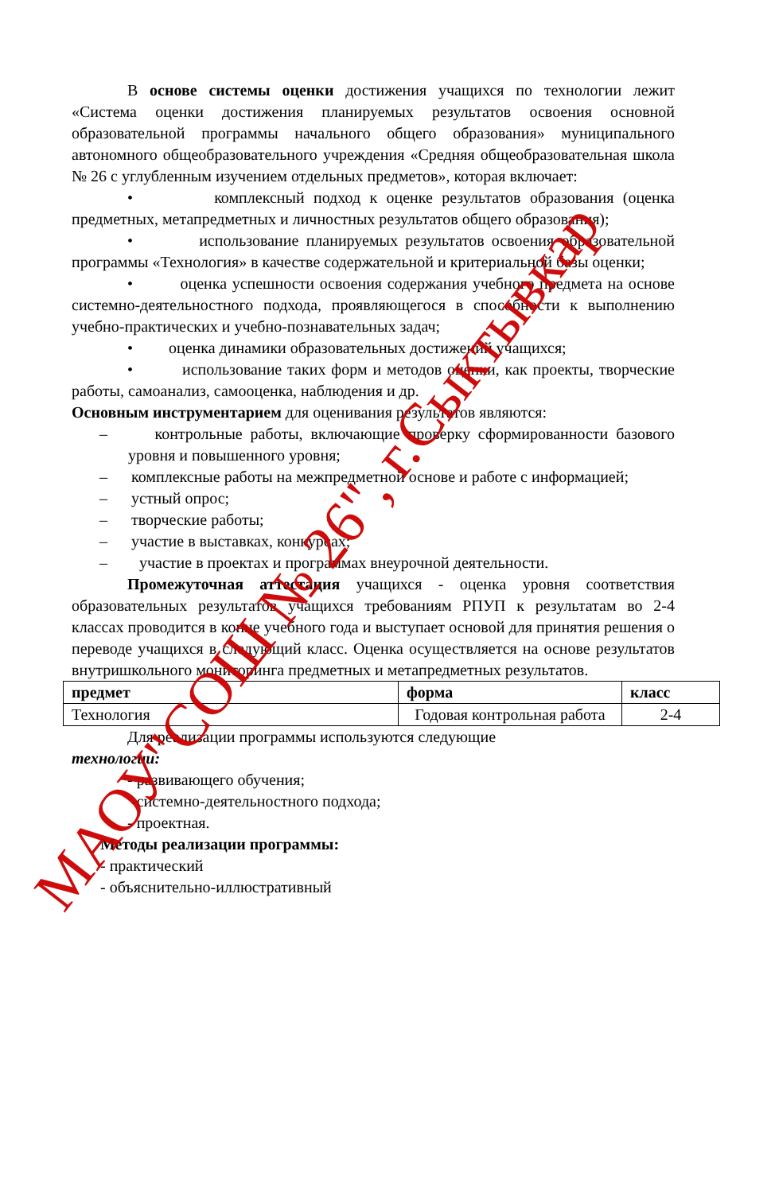В основе системы оценки достижения учащихся по технологии лежит «Система оценки достижения планируемых результатов освоения основной образовательной программы начального общего образования» муниципального автономного общеобразовательного учреждения «Средняя общеобразовательная школа № 26 с углубленным изучением отдельных предметов», которая включает:
• комплексный подход к оценке результатов образования (оценка предметных, метапредметных и личностных результатов общего образования);
• использование планируемых результатов освоения образовательной программы «Технология» в качестве содержательной и критериальной базы оценки;
• оценка успешности освоения содержания учебного предмета на основе системно-деятельностного подхода, проявляющегося в способности к выполнению учебно-практических и учебно-познавательных задач;
• оценка динамики образовательных достижений учащихся;
• использование таких форм и методов оценки, как проекты, творческие работы, самоанализ, самооценка, наблюдения и др.
Основным инструментарием для оценивания результатов являются:
– контрольные работы, включающие проверку сформированности базового уровня и повышенного уровня;
– комплексные работы на межпредметной основе и работе с информацией;
– устный опрос;
– творческие работы;
– участие в выставках, конкурсах;
– участие в проектах и программах внеурочной деятельности.
Промежуточная аттестация учащихся - оценка уровня соответствия образовательных результатов учащихся требованиям РПУП к результатам во 2-4 классах проводится в конце учебного года и выступает основой для принятия решения о переводе учащихся в следующий класс. Оценка осуществляется на основе результатов внутришкольного мониторинга предметных и метапредметных результатов.
| предмет | форма | класс |
| --- | --- | --- |
| Технология | Годовая контрольная работа | 2-4 |
Для реализации программы используются следующие
технологии:
- развивающего обучения;
-системно-деятельностного подхода;
- проектная.
Методы реализации программы:
- практический
- объяснительно-иллюстративный
МАОУ"СОШ № 26", г.Сыктывкар